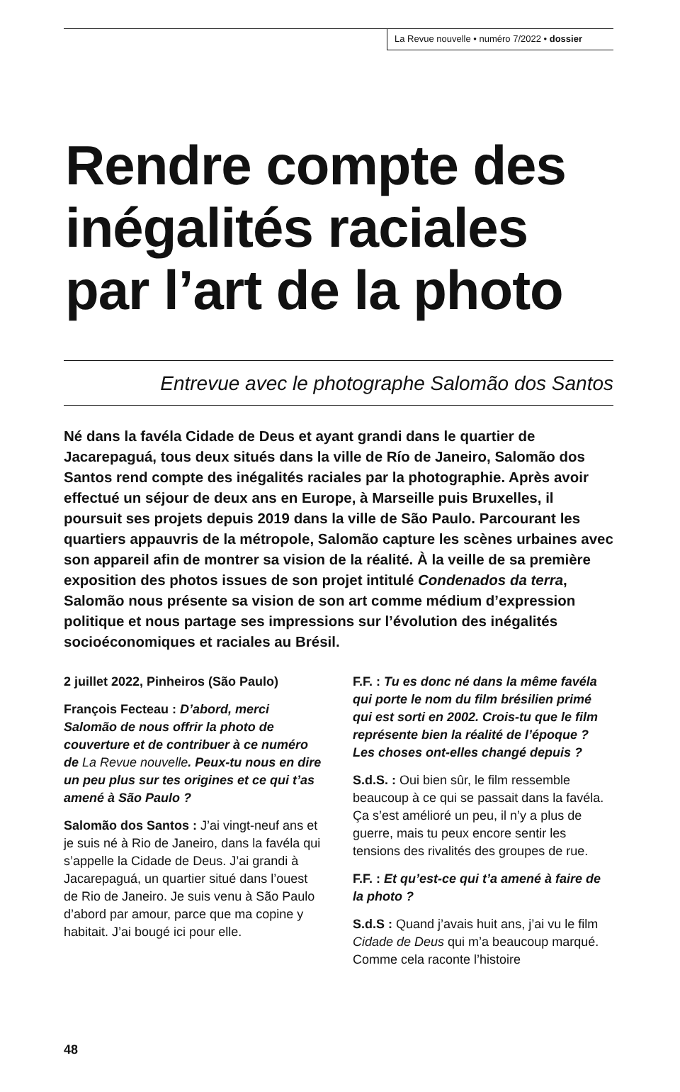La Revue nouvelle • numéro 7/2022 • dossier
Rendre compte des inégalités raciales par l’art de la photo
Entrevue avec le photographe Salomão dos Santos
Né dans la favéla Cidade de Deus et ayant grandi dans le quartier de Jacarepaguá, tous deux situés dans la ville de Río de Janeiro, Salomão dos Santos rend compte des inégalités raciales par la photographie. Après avoir effectué un séjour de deux ans en Europe, à Marseille puis Bruxelles, il poursuit ses projets depuis 2019 dans la ville de São Paulo. Parcourant les quartiers appauvris de la métropole, Salomão capture les scènes urbaines avec son appareil afin de montrer sa vision de la réalité. À la veille de sa première exposition des photos issues de son projet intitulé Condenados da terra, Salomão nous présente sa vision de son art comme médium d’expression politique et nous partage ses impressions sur l’évolution des inégalités socioéconomiques et raciales au Brésil.
2 juillet 2022, Pinheiros (São Paulo)
François Fecteau : D’abord, merci Salomão de nous offrir la photo de couverture et de contribuer à ce numéro de La Revue nouvelle. Peux-tu nous en dire un peu plus sur tes origines et ce qui t’as amené à São Paulo ?
Salomão dos Santos : J’ai vingt-neuf ans et je suis né à Rio de Janeiro, dans la favéla qui s’appelle la Cidade de Deus. J’ai grandi à Jacarepaguá, un quartier situé dans l’ouest de Rio de Janeiro. Je suis venu à São Paulo d’abord par amour, parce que ma copine y habitait. J’ai bougé ici pour elle.
F.F. : Tu es donc né dans la même favéla qui porte le nom du film brésilien primé qui est sorti en 2002. Crois-tu que le film représente bien la réalité de l’époque ? Les choses ont-elles changé depuis ?
S.d.S. : Oui bien sûr, le film ressemble beaucoup à ce qui se passait dans la favéla. Ça s’est amélioré un peu, il n’y a plus de guerre, mais tu peux encore sentir les tensions des rivalités des groupes de rue.
F.F. : Et qu’est-ce qui t’a amené à faire de la photo ?
S.d.S : Quand j’avais huit ans, j’ai vu le film Cidade de Deus qui m’a beaucoup marqué. Comme cela raconte l’histoire
48